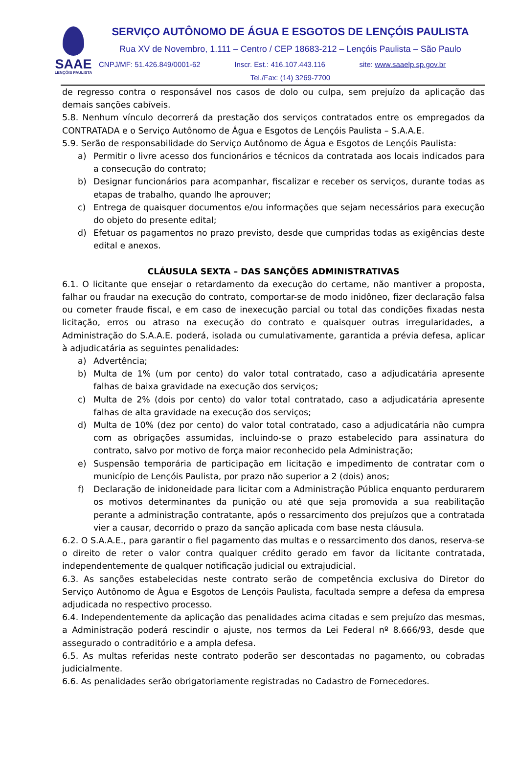SAAE
LENÇÓIS PAULISTA
SERVIÇO AUTÔNOMO DE ÁGUA E ESGOTOS DE LENÇÓIS PAULISTA
Rua XV de Novembro, 1.111 – Centro / CEP 18683-212 – Lençóis Paulista – São Paulo
CNPJ/MF: 51.426.849/0001-62 Inscr. Est.: 416.107.443.116 site: www.saaelp.sp.gov.br
Tel./Fax: (14) 3269-7700
de regresso contra o responsável nos casos de dolo ou culpa, sem prejuízo da aplicação das demais sanções cabíveis.
5.8. Nenhum vínculo decorrerá da prestação dos serviços contratados entre os empregados da CONTRATADA e o Serviço Autônomo de Água e Esgotos de Lençóis Paulista – S.A.A.E.
5.9. Serão de responsabilidade do Serviço Autônomo de Água e Esgotos de Lençóis Paulista:
a) Permitir o livre acesso dos funcionários e técnicos da contratada aos locais indicados para a consecução do contrato;
b) Designar funcionários para acompanhar, fiscalizar e receber os serviços, durante todas as etapas de trabalho, quando lhe aprouver;
c) Entrega de quaisquer documentos e/ou informações que sejam necessários para execução do objeto do presente edital;
d) Efetuar os pagamentos no prazo previsto, desde que cumpridas todas as exigências deste edital e anexos.
CLÁUSULA SEXTA – DAS SANÇÕES ADMINISTRATIVAS
6.1. O licitante que ensejar o retardamento da execução do certame, não mantiver a proposta, falhar ou fraudar na execução do contrato, comportar-se de modo inidôneo, fizer declaração falsa ou cometer fraude fiscal, e em caso de inexecução parcial ou total das condições fixadas nesta licitação, erros ou atraso na execução do contrato e quaisquer outras irregularidades, a Administração do S.A.A.E. poderá, isolada ou cumulativamente, garantida a prévia defesa, aplicar à adjudicatária as seguintes penalidades:
a) Advertência;
b) Multa de 1% (um por cento) do valor total contratado, caso a adjudicatária apresente falhas de baixa gravidade na execução dos serviços;
c) Multa de 2% (dois por cento) do valor total contratado, caso a adjudicatária apresente falhas de alta gravidade na execução dos serviços;
d) Multa de 10% (dez por cento) do valor total contratado, caso a adjudicatária não cumpra com as obrigações assumidas, incluindo-se o prazo estabelecido para assinatura do contrato, salvo por motivo de força maior reconhecido pela Administração;
e) Suspensão temporária de participação em licitação e impedimento de contratar com o município de Lençóis Paulista, por prazo não superior a 2 (dois) anos;
f) Declaração de inidoneidade para licitar com a Administração Pública enquanto perdurarem os motivos determinantes da punição ou até que seja promovida a sua reabilitação perante a administração contratante, após o ressarcimento dos prejuízos que a contratada vier a causar, decorrido o prazo da sanção aplicada com base nesta cláusula.
6.2. O S.A.A.E., para garantir o fiel pagamento das multas e o ressarcimento dos danos, reserva-se o direito de reter o valor contra qualquer crédito gerado em favor da licitante contratada, independentemente de qualquer notificação judicial ou extrajudicial.
6.3. As sanções estabelecidas neste contrato serão de competência exclusiva do Diretor do Serviço Autônomo de Água e Esgotos de Lençóis Paulista, facultada sempre a defesa da empresa adjudicada no respectivo processo.
6.4. Independentemente da aplicação das penalidades acima citadas e sem prejuízo das mesmas, a Administração poderá rescindir o ajuste, nos termos da Lei Federal nº 8.666/93, desde que assegurado o contraditório e a ampla defesa.
6.5. As multas referidas neste contrato poderão ser descontadas no pagamento, ou cobradas judicialmente.
6.6. As penalidades serão obrigatoriamente registradas no Cadastro de Fornecedores.